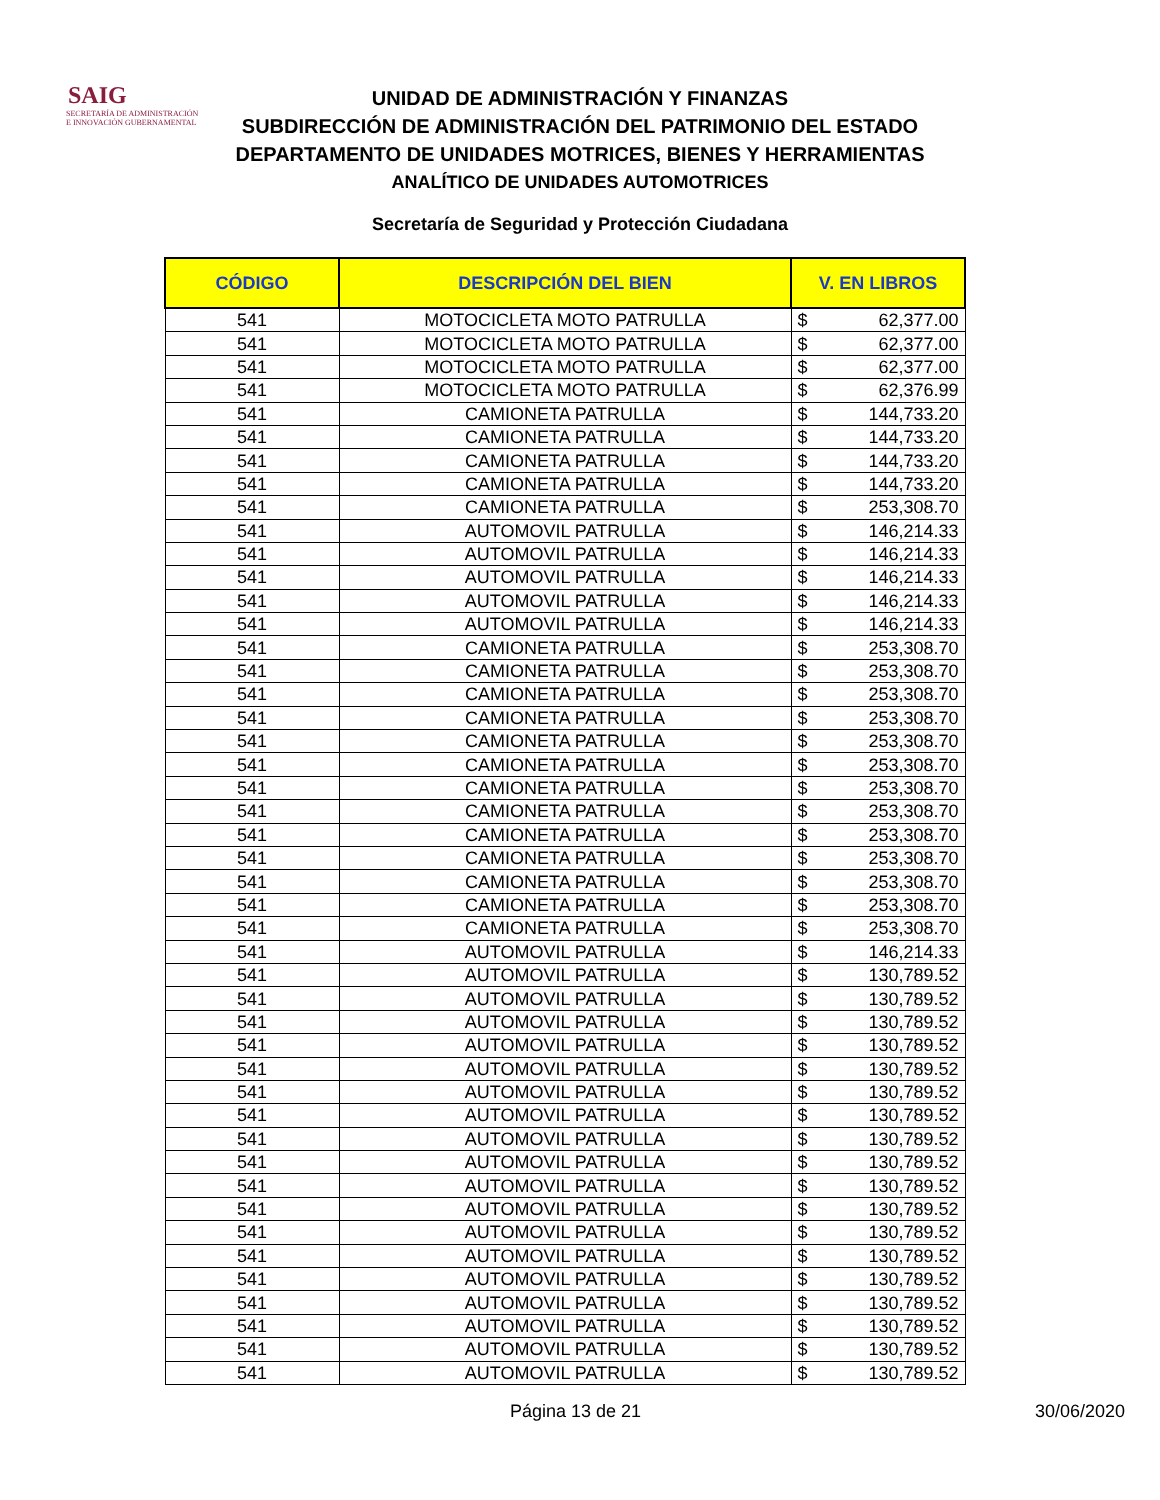SAIG
SECRETARÍA DE ADMINISTRACIÓN
E INNOVACIÓN GUBERNAMENTAL
UNIDAD DE ADMINISTRACIÓN Y FINANZAS
SUBDIRECCIÓN DE ADMINISTRACIÓN DEL PATRIMONIO DEL ESTADO
DEPARTAMENTO DE UNIDADES MOTRICES, BIENES Y HERRAMIENTAS
ANALÍTICO DE UNIDADES AUTOMOTRICES
Secretaría de Seguridad y Protección Ciudadana
| CÓDIGO | DESCRIPCIÓN DEL BIEN | V. EN LIBROS | |
| --- | --- | --- | --- |
| 541 | MOTOCICLETA MOTO PATRULLA | $ | 62,377.00 |
| 541 | MOTOCICLETA MOTO PATRULLA | $ | 62,377.00 |
| 541 | MOTOCICLETA MOTO PATRULLA | $ | 62,377.00 |
| 541 | MOTOCICLETA MOTO PATRULLA | $ | 62,376.99 |
| 541 | CAMIONETA PATRULLA | $ | 144,733.20 |
| 541 | CAMIONETA PATRULLA | $ | 144,733.20 |
| 541 | CAMIONETA PATRULLA | $ | 144,733.20 |
| 541 | CAMIONETA PATRULLA | $ | 144,733.20 |
| 541 | CAMIONETA PATRULLA | $ | 253,308.70 |
| 541 | AUTOMOVIL PATRULLA | $ | 146,214.33 |
| 541 | AUTOMOVIL PATRULLA | $ | 146,214.33 |
| 541 | AUTOMOVIL PATRULLA | $ | 146,214.33 |
| 541 | AUTOMOVIL PATRULLA | $ | 146,214.33 |
| 541 | AUTOMOVIL PATRULLA | $ | 146,214.33 |
| 541 | CAMIONETA PATRULLA | $ | 253,308.70 |
| 541 | CAMIONETA PATRULLA | $ | 253,308.70 |
| 541 | CAMIONETA PATRULLA | $ | 253,308.70 |
| 541 | CAMIONETA PATRULLA | $ | 253,308.70 |
| 541 | CAMIONETA PATRULLA | $ | 253,308.70 |
| 541 | CAMIONETA PATRULLA | $ | 253,308.70 |
| 541 | CAMIONETA PATRULLA | $ | 253,308.70 |
| 541 | CAMIONETA PATRULLA | $ | 253,308.70 |
| 541 | CAMIONETA PATRULLA | $ | 253,308.70 |
| 541 | CAMIONETA PATRULLA | $ | 253,308.70 |
| 541 | CAMIONETA PATRULLA | $ | 253,308.70 |
| 541 | CAMIONETA PATRULLA | $ | 253,308.70 |
| 541 | CAMIONETA PATRULLA | $ | 253,308.70 |
| 541 | AUTOMOVIL PATRULLA | $ | 146,214.33 |
| 541 | AUTOMOVIL PATRULLA | $ | 130,789.52 |
| 541 | AUTOMOVIL PATRULLA | $ | 130,789.52 |
| 541 | AUTOMOVIL PATRULLA | $ | 130,789.52 |
| 541 | AUTOMOVIL PATRULLA | $ | 130,789.52 |
| 541 | AUTOMOVIL PATRULLA | $ | 130,789.52 |
| 541 | AUTOMOVIL PATRULLA | $ | 130,789.52 |
| 541 | AUTOMOVIL PATRULLA | $ | 130,789.52 |
| 541 | AUTOMOVIL PATRULLA | $ | 130,789.52 |
| 541 | AUTOMOVIL PATRULLA | $ | 130,789.52 |
| 541 | AUTOMOVIL PATRULLA | $ | 130,789.52 |
| 541 | AUTOMOVIL PATRULLA | $ | 130,789.52 |
| 541 | AUTOMOVIL PATRULLA | $ | 130,789.52 |
| 541 | AUTOMOVIL PATRULLA | $ | 130,789.52 |
| 541 | AUTOMOVIL PATRULLA | $ | 130,789.52 |
| 541 | AUTOMOVIL PATRULLA | $ | 130,789.52 |
| 541 | AUTOMOVIL PATRULLA | $ | 130,789.52 |
| 541 | AUTOMOVIL PATRULLA | $ | 130,789.52 |
| 541 | AUTOMOVIL PATRULLA | $ | 130,789.52 |
Página 13 de 21 30/06/2020